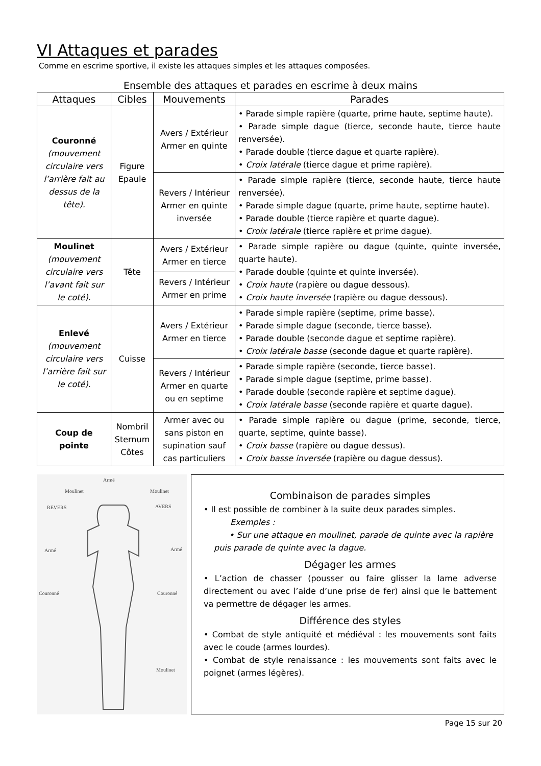VI Attaques et parades
Comme en escrime sportive, il existe les attaques simples et les attaques composées.
Ensemble des attaques et parades en escrime à deux mains
| Attaques | Cibles | Mouvements | Parades |
| --- | --- | --- | --- |
| Couronné (mouvement circulaire vers l’arrière fait au dessus de la tête). | Figure Epaule | Avers / Extérieur Armer en quinte | • Parade simple rapière (quarte, prime haute, septime haute). • Parade simple dague (tierce, seconde haute, tierce haute renversée). • Parade double (tierce dague et quarte rapière). • Croix latérale (tierce dague et prime rapière). |
| | | Revers / Intérieur Armer en quinte inversée | • Parade simple rapière (tierce, seconde haute, tierce haute renversée). • Parade simple dague (quarte, prime haute, septime haute). • Parade double (tierce rapière et quarte dague). • Croix latérale (tierce rapière et prime dague). |
| Moulinet (mouvement circulaire vers l’avant fait sur le coté). | Tête | Avers / Extérieur Armer en tierce | • Parade simple rapière ou dague (quinte, quinte inversée, quarte haute). • Parade double (quinte et quinte inversée). • Croix haute (rapière ou dague dessous). • Croix haute inversée (rapière ou dague dessous). |
| | | Revers / Intérieur Armer en prime | |
| Enlevé (mouvement circulaire vers l’arrière fait sur le coté). | Cuisse | Avers / Extérieur Armer en tierce | • Parade simple rapière (septime, prime basse). • Parade simple dague (seconde, tierce basse). • Parade double (seconde dague et septime rapière). • Croix latérale basse (seconde dague et quarte rapière). |
| | | Revers / Intérieur Armer en quarte ou en septime | • Parade simple rapière (seconde, tierce basse). • Parade simple dague (septime, prime basse). • Parade double (seconde rapière et septime dague). • Croix latérale basse (seconde rapière et quarte dague). |
| Coup de pointe | Nombril Sternum Côtes | Armer avec ou sans piston en supination sauf cas particuliers | • Parade simple rapière ou dague (prime, seconde, tierce, quarte, septime, quinte basse). • Croix basse (rapière ou dague dessus). • Croix basse inversée (rapière ou dague dessus). |
Armé
Moulinet
Moulinet
REVERS
AVERS
Armé
Armé
Couronné
Couronné
Moulinet
Combinaison de parades simples
• Il est possible de combiner à la suite deux parades simples.
Exemples :
• Sur une attaque en moulinet, parade de quinte avec la rapière puis parade de quinte avec la dague.
Dégager les armes
• L’action de chasser (pousser ou faire glisser la lame adverse directement ou avec l’aide d’une prise de fer) ainsi que le battement va permettre de dégager les armes.
Différence des styles
• Combat de style antiquité et médiéval : les mouvements sont faits avec le coude (armes lourdes).
• Combat de style renaissance : les mouvements sont faits avec le poignet (armes légères).
Page 15 sur 20